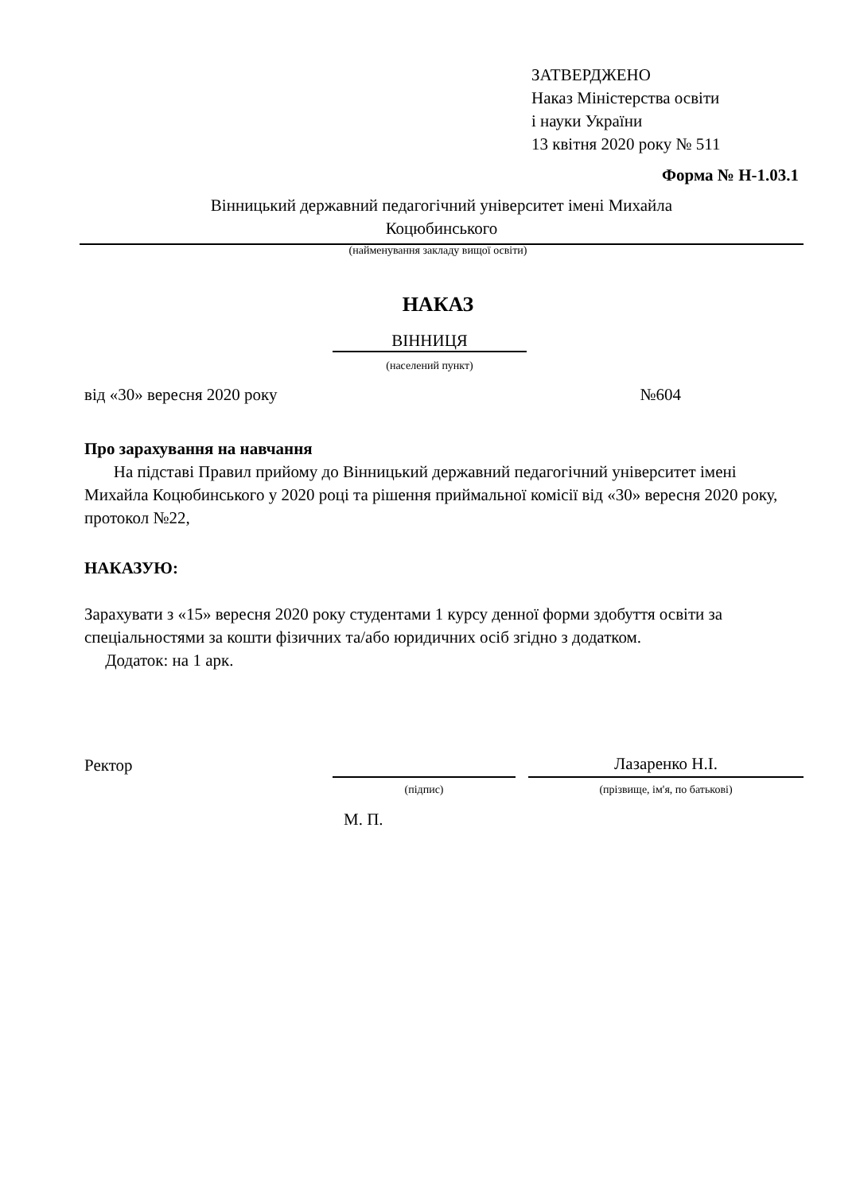ЗАТВЕРДЖЕНО
Наказ Міністерства освіти
і науки України
13 квітня 2020 року № 511
Форма № Н-1.03.1
Вінницький державний педагогічний університет імені Михайла
Коцюбинського
(найменування закладу вищої освіти)
НАКАЗ
ВІННИЦЯ
(населений пункт)
від «30» вересня 2020 року №604
Про зарахування на навчання
На підставі Правил прийому до Вінницький державний педагогічний університет імені Михайла Коцюбинського у 2020 році та рішення приймальної комісії від «30» вересня 2020 року, протокол №22,
НАКАЗУЮ:
Зарахувати з «15» вересня 2020 року студентами 1 курсу денної форми здобуття освіти за спеціальностями за кошти фізичних та/або юридичних осіб згідно з додатком.
Додаток: на 1 арк.
Ректор Лазаренко Н.І.
(підпис) (прізвище, ім'я, по батькові)
М. П.